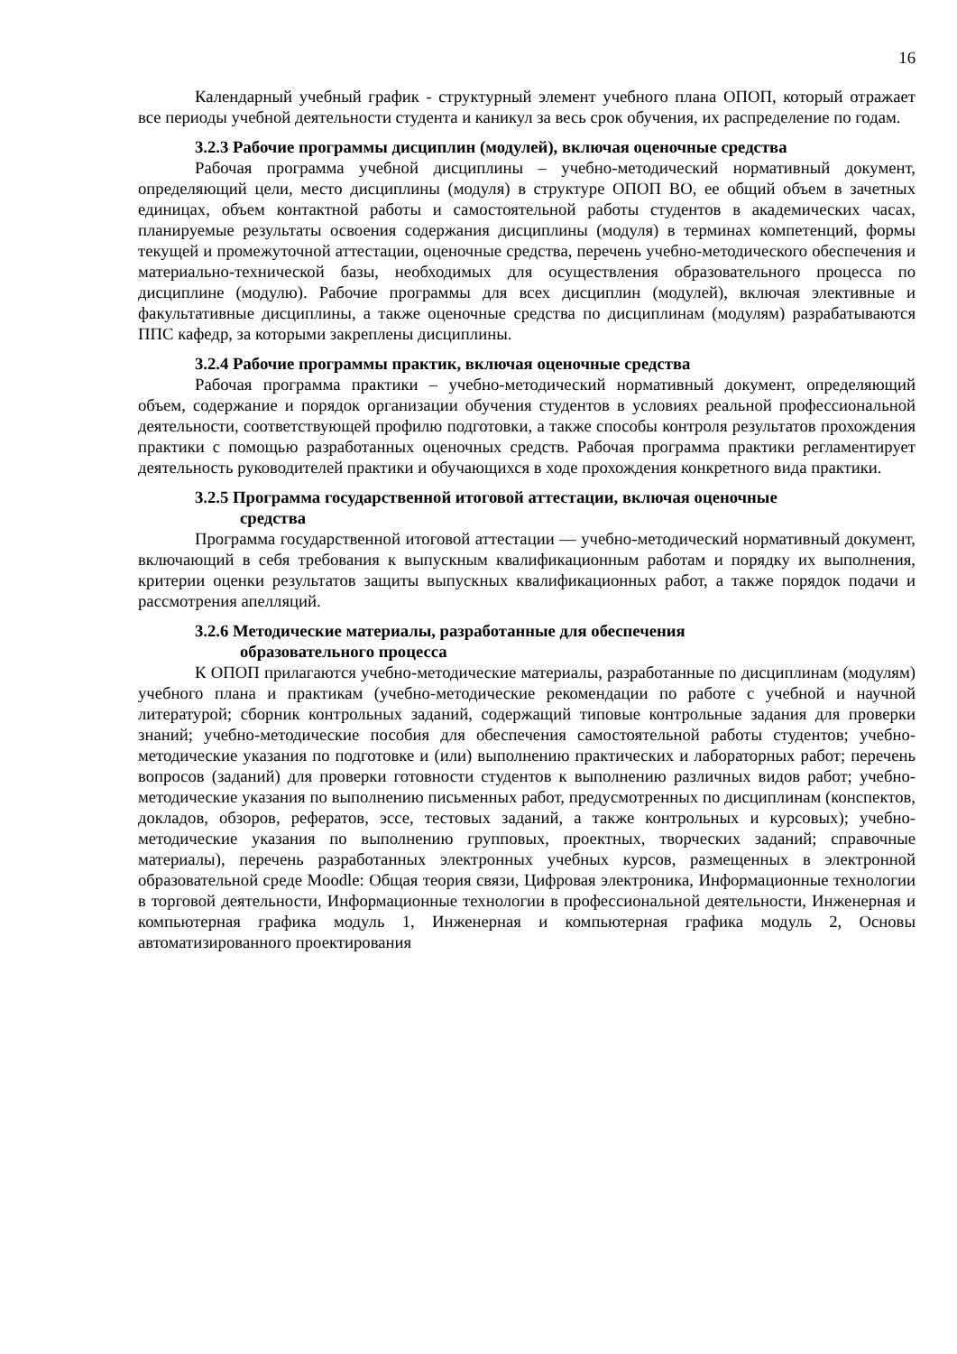16
Календарный учебный график - структурный элемент учебного плана ОПОП, который отражает все периоды учебной деятельности студента и каникул за весь срок обучения, их распределение по годам.
3.2.3 Рабочие программы дисциплин (модулей), включая оценочные средства
Рабочая программа учебной дисциплины – учебно-методический нормативный документ, определяющий цели, место дисциплины (модуля) в структуре ОПОП ВО, ее общий объем в зачетных единицах, объем контактной работы и самостоятельной работы студентов в академических часах, планируемые результаты освоения содержания дисциплины (модуля) в терминах компетенций, формы текущей и промежуточной аттестации, оценочные средства, перечень учебно-методического обеспечения и материально-технической базы, необходимых для осуществления образовательного процесса по дисциплине (модулю). Рабочие программы для всех дисциплин (модулей), включая элективные и факультативные дисциплины, а также оценочные средства по дисциплинам (модулям) разрабатываются ППС кафедр, за которыми закреплены дисциплины.
3.2.4 Рабочие программы практик, включая оценочные средства
Рабочая программа практики – учебно-методический нормативный документ, определяющий объем, содержание и порядок организации обучения студентов в условиях реальной профессиональной деятельности, соответствующей профилю подготовки, а также способы контроля результатов прохождения практики с помощью разработанных оценочных средств. Рабочая программа практики регламентирует деятельность руководителей практики и обучающихся в ходе прохождения конкретного вида практики.
3.2.5 Программа государственной итоговой аттестации, включая оценочные
средства
Программа государственной итоговой аттестации — учебно-методический нормативный документ, включающий в себя требования к выпускным квалификационным работам и порядку их выполнения, критерии оценки результатов защиты выпускных квалификационных работ, а также порядок подачи и рассмотрения апелляций.
3.2.6 Методические материалы, разработанные для обеспечения
образовательного процесса
К ОПОП прилагаются учебно-методические материалы, разработанные по дисциплинам (модулям) учебного плана и практикам (учебно-методические рекомендации по работе с учебной и научной литературой; сборник контрольных заданий, содержащий типовые контрольные задания для проверки знаний; учебно-методические пособия для обеспечения самостоятельной работы студентов; учебно-методические указания по подготовке и (или) выполнению практических и лабораторных работ; перечень вопросов (заданий) для проверки готовности студентов к выполнению различных видов работ; учебно-методические указания по выполнению письменных работ, предусмотренных по дисциплинам (конспектов, докладов, обзоров, рефератов, эссе, тестовых заданий, а также контрольных и курсовых); учебно-методические указания по выполнению групповых, проектных, творческих заданий; справочные материалы), перечень разработанных электронных учебных курсов, размещенных в электронной образовательной среде Moodle: Общая теория связи, Цифровая электроника, Информационные технологии в торговой деятельности, Информационные технологии в профессиональной деятельности, Инженерная и компьютерная графика модуль 1, Инженерная и компьютерная графика модуль 2, Основы автоматизированного проектирования